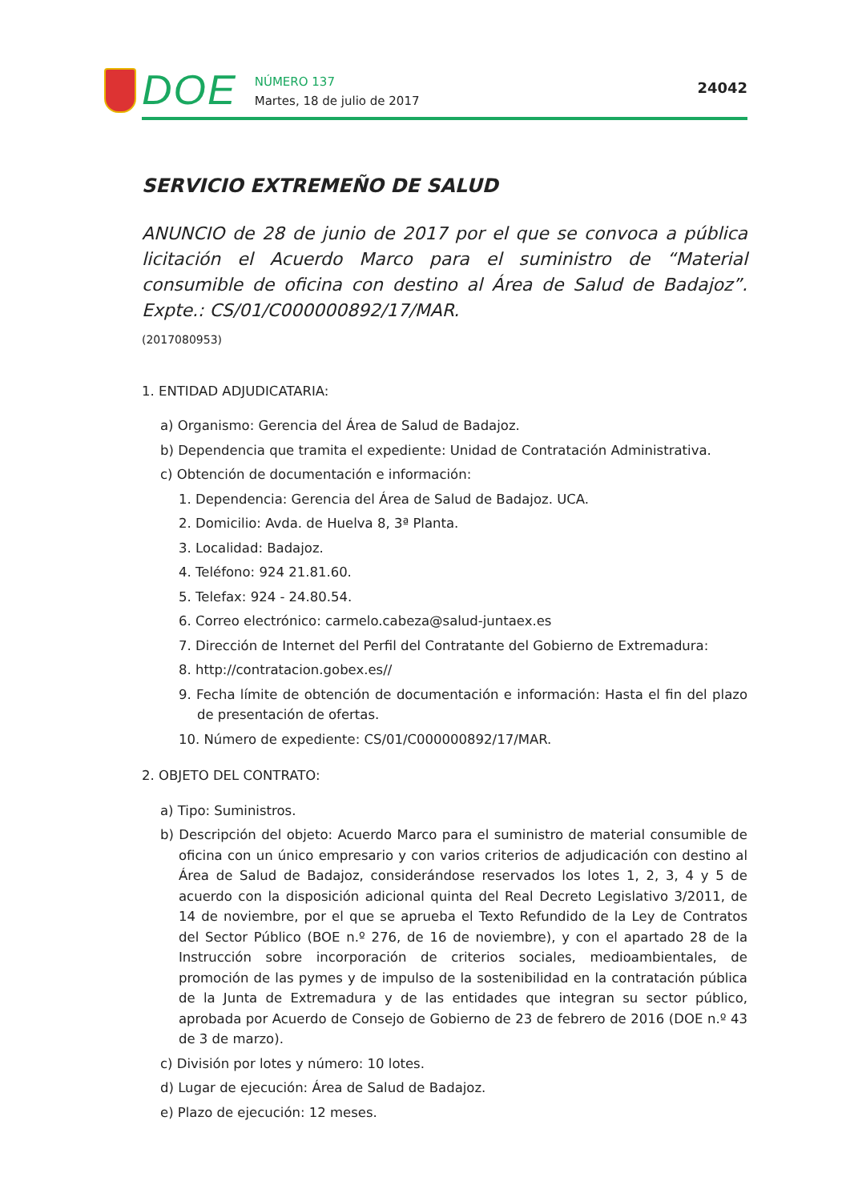DOE
NÚMERO 137
Martes, 18 de julio de 2017
24042
SERVICIO EXTREMEÑO DE SALUD
ANUNCIO de 28 de junio de 2017 por el que se convoca a pública licitación el Acuerdo Marco para el suministro de “Material consumible de oficina con destino al Área de Salud de Badajoz”. Expte.: CS/01/C000000892/17/MAR.
(2017080953)
1. ENTIDAD ADJUDICATARIA:
a) Organismo: Gerencia del Área de Salud de Badajoz.
b) Dependencia que tramita el expediente: Unidad de Contratación Administrativa.
c) Obtención de documentación e información:
1. Dependencia: Gerencia del Área de Salud de Badajoz. UCA.
2. Domicilio: Avda. de Huelva 8, 3ª Planta.
3. Localidad: Badajoz.
4. Teléfono: 924 21.81.60.
5. Telefax: 924 - 24.80.54.
6. Correo electrónico: carmelo.cabeza@salud-juntaex.es
7. Dirección de Internet del Perfil del Contratante del Gobierno de Extremadura:
8. http://contratacion.gobex.es//
9. Fecha límite de obtención de documentación e información: Hasta el fin del plazo de presentación de ofertas.
10. Número de expediente: CS/01/C000000892/17/MAR.
2. OBJETO DEL CONTRATO:
a) Tipo: Suministros.
b) Descripción del objeto: Acuerdo Marco para el suministro de material consumible de oficina con un único empresario y con varios criterios de adjudicación con destino al Área de Salud de Badajoz, considerándose reservados los lotes 1, 2, 3, 4 y 5 de acuerdo con la disposición adicional quinta del Real Decreto Legislativo 3/2011, de 14 de noviembre, por el que se aprueba el Texto Refundido de la Ley de Contratos del Sector Público (BOE n.º 276, de 16 de noviembre), y con el apartado 28 de la Instrucción sobre incorporación de criterios sociales, medioambientales, de promoción de las pymes y de impulso de la sostenibilidad en la contratación pública de la Junta de Extremadura y de las entidades que integran su sector público, aprobada por Acuerdo de Consejo de Gobierno de 23 de febrero de 2016 (DOE n.º 43 de 3 de marzo).
c) División por lotes y número: 10 lotes.
d) Lugar de ejecución: Área de Salud de Badajoz.
e) Plazo de ejecución: 12 meses.